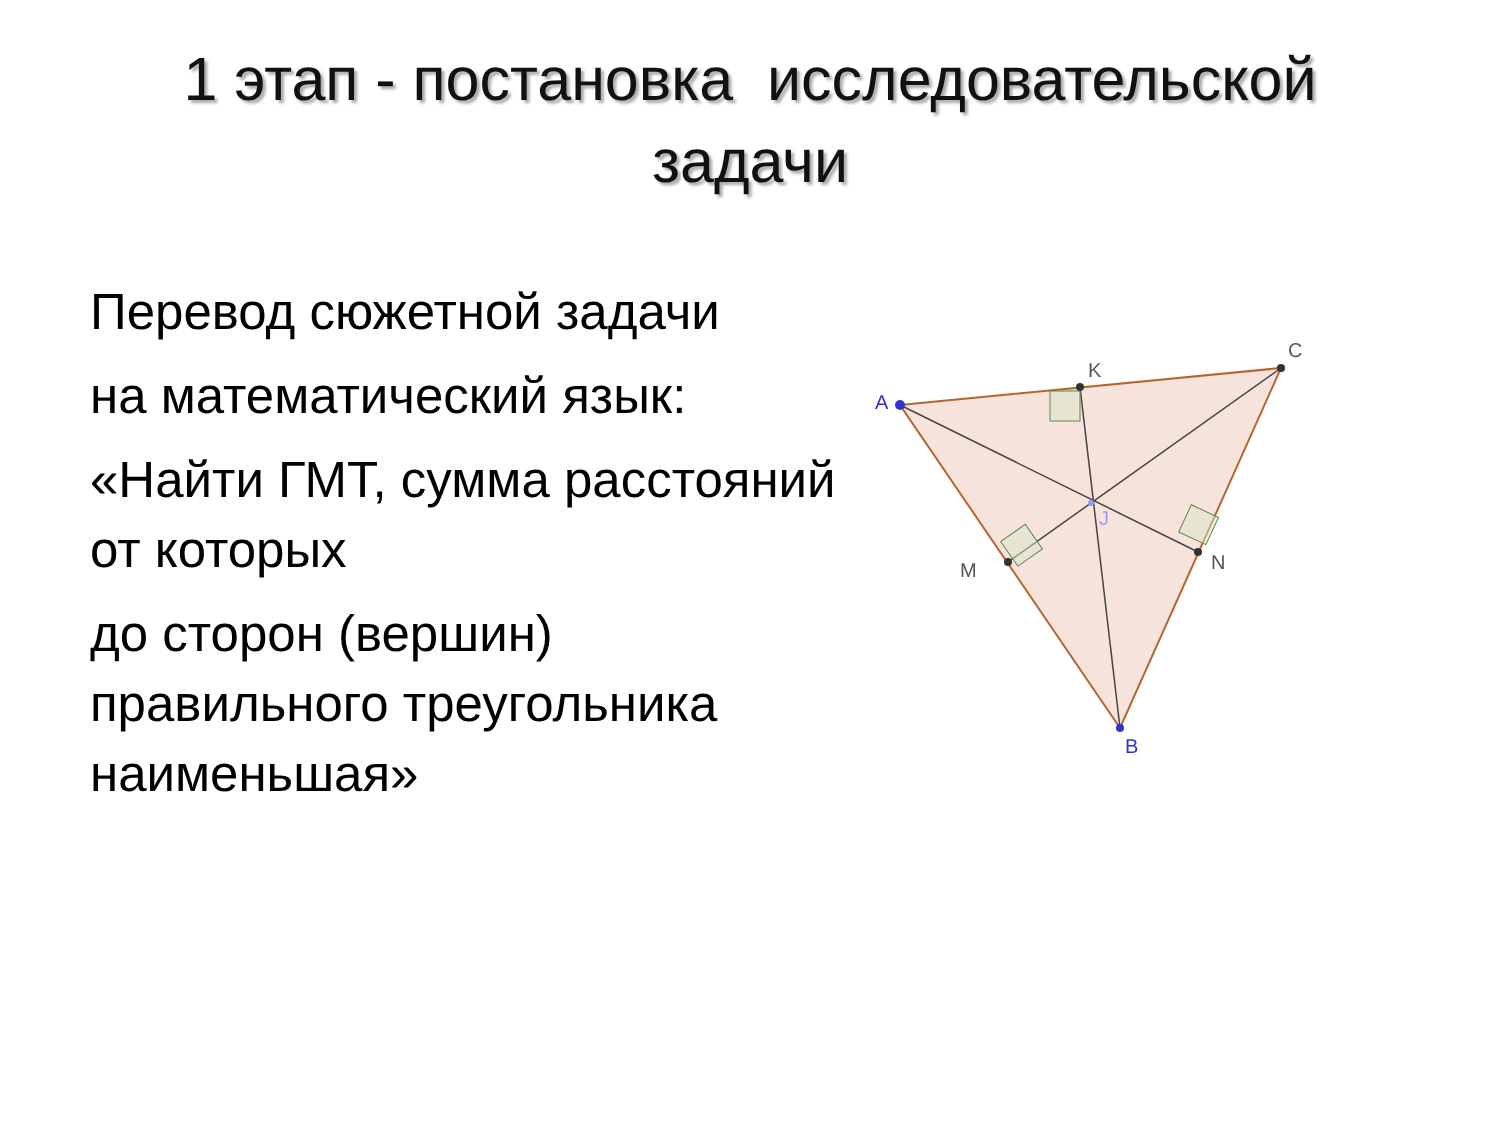1 этап - постановка исследовательской
задачи
Перевод сюжетной задачи
на математический язык:
«Найти ГМТ, сумма расстояний от которых
до сторон (вершин) правильного треугольника наименьшая»
A
K
C
M
N
J
B